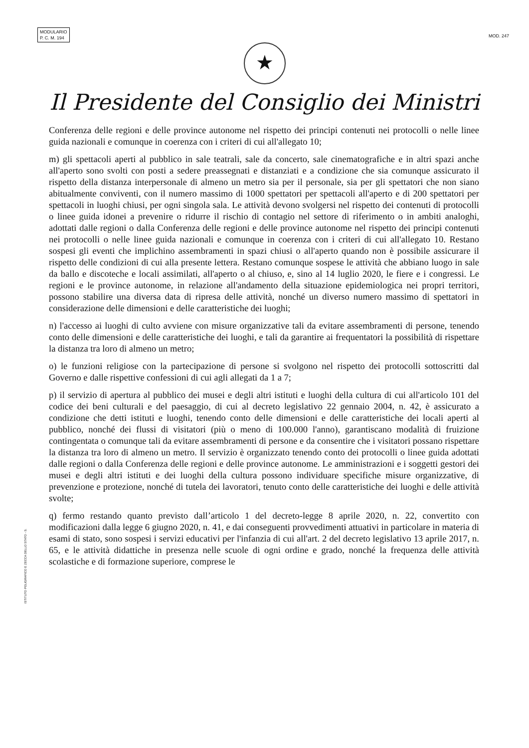MODULARIO
P. C. M. 194
MOD. 247
★
Il Presidente del Consiglio dei Ministri
Conferenza delle regioni e delle province autonome nel rispetto dei principi contenuti nei protocolli o nelle linee guida nazionali e comunque in coerenza con i criteri di cui all'allegato 10;
m) gli spettacoli aperti al pubblico in sale teatrali, sale da concerto, sale cinematografiche e in altri spazi anche all'aperto sono svolti con posti a sedere preassegnati e distanziati e a condizione che sia comunque assicurato il rispetto della distanza interpersonale di almeno un metro sia per il personale, sia per gli spettatori che non siano abitualmente conviventi, con il numero massimo di 1000 spettatori per spettacoli all'aperto e di 200 spettatori per spettacoli in luoghi chiusi, per ogni singola sala. Le attività devono svolgersi nel rispetto dei contenuti di protocolli o linee guida idonei a prevenire o ridurre il rischio di contagio nel settore di riferimento o in ambiti analoghi, adottati dalle regioni o dalla Conferenza delle regioni e delle province autonome nel rispetto dei principi contenuti nei protocolli o nelle linee guida nazionali e comunque in coerenza con i criteri di cui all'allegato 10. Restano sospesi gli eventi che implichino assembramenti in spazi chiusi o all'aperto quando non è possibile assicurare il rispetto delle condizioni di cui alla presente lettera. Restano comunque sospese le attività che abbiano luogo in sale da ballo e discoteche e locali assimilati, all'aperto o al chiuso, e, sino al 14 luglio 2020, le fiere e i congressi. Le regioni e le province autonome, in relazione all'andamento della situazione epidemiologica nei propri territori, possono stabilire una diversa data di ripresa delle attività, nonché un diverso numero massimo di spettatori in considerazione delle dimensioni e delle caratteristiche dei luoghi;
n) l'accesso ai luoghi di culto avviene con misure organizzative tali da evitare assembramenti di persone, tenendo conto delle dimensioni e delle caratteristiche dei luoghi, e tali da garantire ai frequentatori la possibilità di rispettare la distanza tra loro di almeno un metro;
o) le funzioni religiose con la partecipazione di persone si svolgono nel rispetto dei protocolli sottoscritti dal Governo e dalle rispettive confessioni di cui agli allegati da 1 a 7;
p) il servizio di apertura al pubblico dei musei e degli altri istituti e luoghi della cultura di cui all'articolo 101 del codice dei beni culturali e del paesaggio, di cui al decreto legislativo 22 gennaio 2004, n. 42, è assicurato a condizione che detti istituti e luoghi, tenendo conto delle dimensioni e delle caratteristiche dei locali aperti al pubblico, nonché dei flussi di visitatori (più o meno di 100.000 l'anno), garantiscano modalità di fruizione contingentata o comunque tali da evitare assembramenti di persone e da consentire che i visitatori possano rispettare la distanza tra loro di almeno un metro. Il servizio è organizzato tenendo conto dei protocolli o linee guida adottati dalle regioni o dalla Conferenza delle regioni e delle province autonome. Le amministrazioni e i soggetti gestori dei musei e degli altri istituti e dei luoghi della cultura possono individuare specifiche misure organizzative, di prevenzione e protezione, nonché di tutela dei lavoratori, tenuto conto delle caratteristiche dei luoghi e delle attività svolte;
q) fermo restando quanto previsto dall’articolo 1 del decreto-legge 8 aprile 2020, n. 22, convertito con modificazioni dalla legge 6 giugno 2020, n. 41, e dai conseguenti provvedimenti attuativi in particolare in materia di esami di stato, sono sospesi i servizi educativi per l'infanzia di cui all'art. 2 del decreto legislativo 13 aprile 2017, n. 65, e le attività didattiche in presenza nelle scuole di ogni ordine e grado, nonché la frequenza delle attività scolastiche e di formazione superiore, comprese le
ISTITUTO POLIGRAFICO E ZECCA DELLO STATO - S.